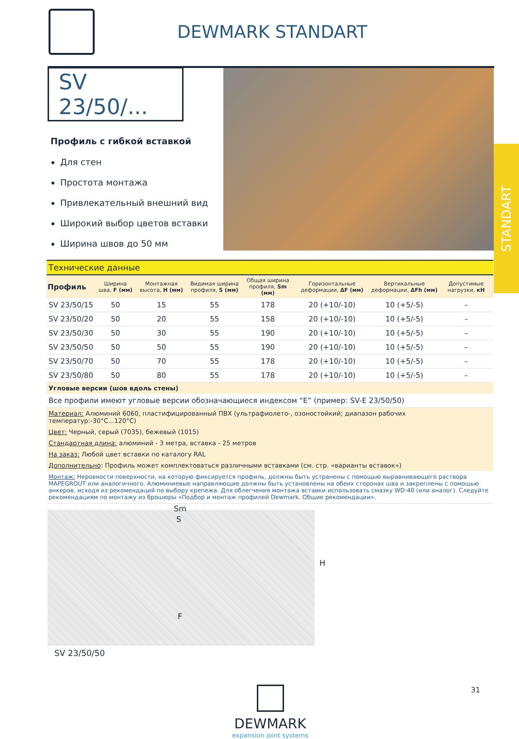DEWMARK STANDART
SV 23/50/...
Профиль с гибкой вставкой
Для стен
Простота монтажа
Привлекательный внешний вид
Широкий выбор цветов вставки
Ширина швов до 50 мм
STANDART
| Технические данные | | | | | | | |
| Профиль | Ширина шва, F (мм) | Монтажная высота, H (мм) | Видимая ширина профиля, S (мм) | Общая ширина профиля, Sm (мм) | Горизонтальные деформации, ΔF (мм) | Вертикальные деформации, ΔFh (мм) | Допустимые нагрузки, кН |
| SV 23/50/15 | 50 | 15 | 55 | 178 | 20 (+10/-10) | 10 (+5/-5) | – |
| SV 23/50/20 | 50 | 20 | 55 | 158 | 20 (+10/-10) | 10 (+5/-5) | – |
| SV 23/50/30 | 50 | 30 | 55 | 190 | 20 (+10/-10) | 10 (+5/-5) | – |
| SV 23/50/50 | 50 | 50 | 55 | 190 | 20 (+10/-10) | 10 (+5/-5) | – |
| SV 23/50/70 | 50 | 70 | 55 | 178 | 20 (+10/-10) | 10 (+5/-5) | – |
| SV 23/50/80 | 50 | 80 | 55 | 178 | 20 (+10/-10) | 10 (+5/-5) | – |
| Угловые версии (шов вдоль стены) | | | | | | | |
| Все профили имеют угловые версии обозначающиеся индексом “E” (пример: SV-E 23/50/50) | | | | | | | |
| Материал: Алюминий 6060, пластифицированный ПВХ (ультрафиолето-, озоностойкий; диапазон рабочих температур:-30°C...120°C) | | | | | | | |
| Цвет: Черный, серый (7035), бежевый (1015) | | | | | | | |
| Стандартная длина: алюминий - 3 метра, вставка - 25 метров | | | | | | | |
| На заказ: Любой цвет вставки по каталогу RAL | | | | | | | |
| Дополнительно : Профиль может комплектоваться различными вставками (см. стр. «варианты вставок») | | | | | | | |
| Монтаж: Неровности поверхности, на которую фиксируется профиль, должны быть устранены с помощью выравнивающего раствора MAPEGROUT или аналогичного. Алюминиевые направляющие должны быть установлены на обеих сторонах шва и закреплены с помощью анкеров, исходя из рекомендаций по выбору крепежа. Для облегчения монтажа вставки использовать смазку WD-40 (или аналог). Следуйте рекомендациям по монтажу из брошюры «Подбор и монтаж профилей Dewmark. Общие рекомендации». | | | | | | | |
Sm
S
H
F
SV 23/50/50
DEWMARK
expansion joint systems
31